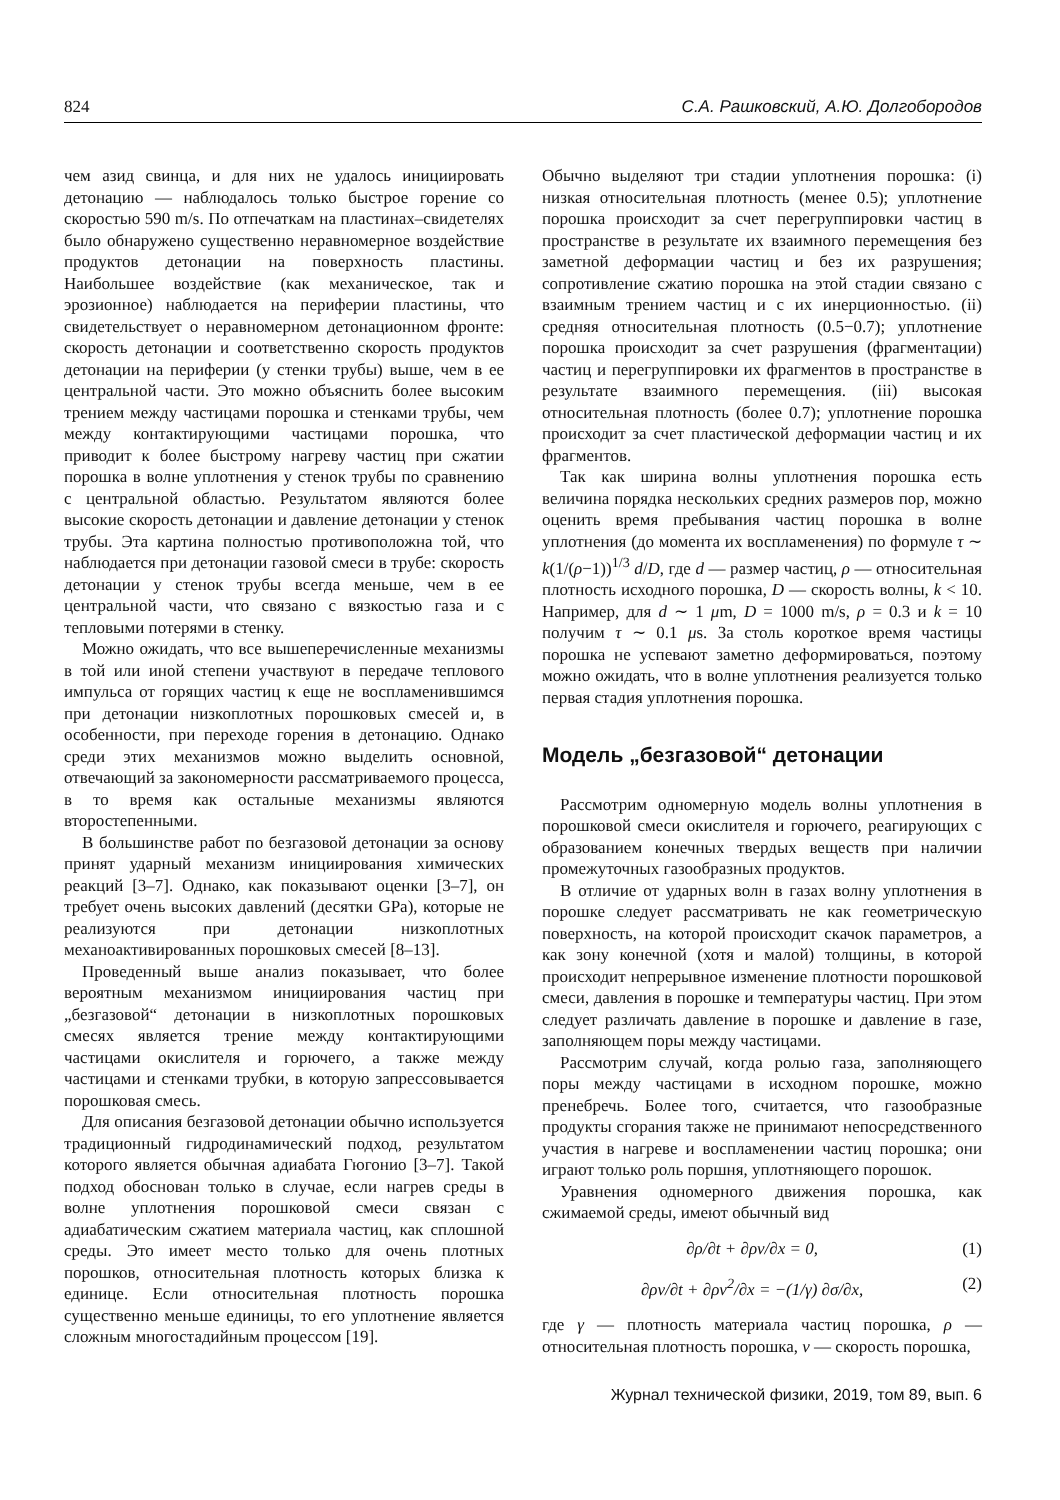824 С.А. Рашковский, А.Ю. Долгобородов
чем азид свинца, и для них не удалось инициировать детонацию — наблюдалось только быстрое горение со скоростью 590 m/s. По отпечаткам на пластинах–свидетелях было обнаружено существенно неравномерное воздействие продуктов детонации на поверхность пластины. Наибольшее воздействие (как механическое, так и эрозионное) наблюдается на периферии пластины, что свидетельствует о неравномерном детонационном фронте: скорость детонации и соответственно скорость продуктов детонации на периферии (у стенки трубы) выше, чем в ее центральной части. Это можно объяснить более высоким трением между частицами порошка и стенками трубы, чем между контактирующими частицами порошка, что приводит к более быстрому нагреву частиц при сжатии порошка в волне уплотнения у стенок трубы по сравнению с центральной областью. Результатом являются более высокие скорость детонации и давление детонации у стенок трубы. Эта картина полностью противоположна той, что наблюдается при детонации газовой смеси в трубе: скорость детонации у стенок трубы всегда меньше, чем в ее центральной части, что связано с вязкостью газа и с тепловыми потерями в стенку.
Можно ожидать, что все вышеперечисленные механизмы в той или иной степени участвуют в передаче теплового импульса от горящих частиц к еще не воспламенившимся при детонации низкоплотных порошковых смесей и, в особенности, при переходе горения в детонацию. Однако среди этих механизмов можно выделить основной, отвечающий за закономерности рассматриваемого процесса, в то время как остальные механизмы являются второстепенными.
В большинстве работ по безгазовой детонации за основу принят ударный механизм инициирования химических реакций [3–7]. Однако, как показывают оценки [3–7], он требует очень высоких давлений (десятки GPa), которые не реализуются при детонации низкоплотных механоактивированных порошковых смесей [8–13].
Проведенный выше анализ показывает, что более вероятным механизмом инициирования частиц при „безгазовой“ детонации в низкоплотных порошковых смесях является трение между контактирующими частицами окислителя и горючего, а также между частицами и стенками трубки, в которую запрессовывается порошковая смесь.
Для описания безгазовой детонации обычно используется традиционный гидродинамический подход, результатом которого является обычная адиабата Гюгонио [3–7]. Такой подход обоснован только в случае, если нагрев среды в волне уплотнения порошковой смеси связан с адиабатическим сжатием материала частиц, как сплошной среды. Это имеет место только для очень плотных порошков, относительная плотность которых близка к единице. Если относительная плотность порошка существенно меньше единицы, то его уплотнение является сложным многостадийным процессом [19].
Обычно выделяют три стадии уплотнения порошка: (i) низкая относительная плотность (менее 0.5); уплотнение порошка происходит за счет перегруппировки частиц в пространстве в результате их взаимного перемещения без заметной деформации частиц и без их разрушения; сопротивление сжатию порошка на этой стадии связано с взаимным трением частиц и с их инерционностью. (ii) средняя относительная плотность (0.5−0.7); уплотнение порошка происходит за счет разрушения (фрагментации) частиц и перегруппировки их фрагментов в пространстве в результате взаимного перемещения. (iii) высокая относительная плотность (более 0.7); уплотнение порошка происходит за счет пластической деформации частиц и их фрагментов.
Так как ширина волны уплотнения порошка есть величина порядка нескольких средних размеров пор, можно оценить время пребывания частиц порошка в волне уплотнения (до момента их воспламенения) по формуле τ ∼ k(1/(ρ−1))<sup>1/3</sup> d/D, где d — размер частиц, ρ — относительная плотность исходного порошка, D — скорость волны, k < 10. Например, для d ∼ 1 μm, D = 1000 m/s, ρ = 0.3 и k = 10 получим τ ∼ 0.1 μs. За столь короткое время частицы порошка не успевают заметно деформироваться, поэтому можно ожидать, что в волне уплотнения реализуется только первая стадия уплотнения порошка.
Модель „безгазовой“ детонации
Рассмотрим одномерную модель волны уплотнения в порошковой смеси окислителя и горючего, реагирующих с образованием конечных твердых веществ при наличии промежуточных газообразных продуктов.
В отличие от ударных волн в газах волну уплотнения в порошке следует рассматривать не как геометрическую поверхность, на которой происходит скачок параметров, а как зону конечной (хотя и малой) толщины, в которой происходит непрерывное изменение плотности порошковой смеси, давления в порошке и температуры частиц. При этом следует различать давление в порошке и давление в газе, заполняющем поры между частицами.
Рассмотрим случай, когда ролью газа, заполняющего поры между частицами в исходном порошке, можно пренебречь. Более того, считается, что газообразные продукты сгорания также не принимают непосредственного участия в нагреве и воспламенении частиц порошка; они играют только роль поршня, уплотняющего порошок.
Уравнения одномерного движения порошка, как сжимаемой среды, имеют обычный вид
∂ρ/∂t + ∂ρv/∂x = 0, (1)
∂ρv/∂t + ∂ρv<sup>2</sup>/∂x = −(1/γ) ∂σ/∂x, (2)
где γ — плотность материала частиц порошка, ρ — относительная плотность порошка, v — скорость порошка,
Журнал технической физики, 2019, том 89, вып. 6